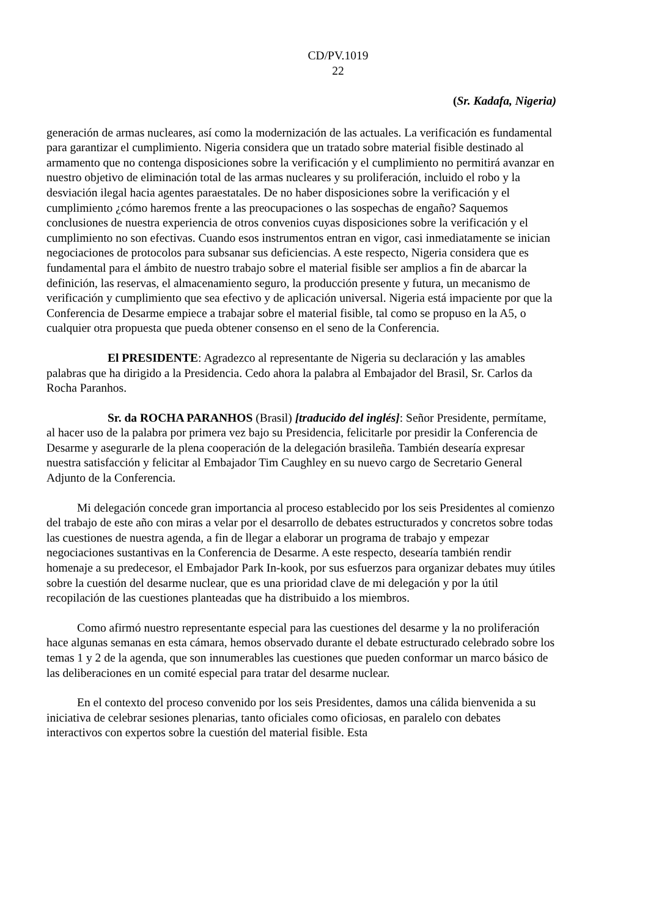CD/PV.1019
22
(Sr. Kadafa, Nigeria)
generación de armas nucleares, así como la modernización de las actuales. La verificación es fundamental para garantizar el cumplimiento. Nigeria considera que un tratado sobre material fisible destinado al armamento que no contenga disposiciones sobre la verificación y el cumplimiento no permitirá avanzar en nuestro objetivo de eliminación total de las armas nucleares y su proliferación, incluido el robo y la desviación ilegal hacia agentes paraestatales. De no haber disposiciones sobre la verificación y el cumplimiento ¿cómo haremos frente a las preocupaciones o las sospechas de engaño? Saquemos conclusiones de nuestra experiencia de otros convenios cuyas disposiciones sobre la verificación y el cumplimiento no son efectivas. Cuando esos instrumentos entran en vigor, casi inmediatamente se inician negociaciones de protocolos para subsanar sus deficiencias. A este respecto, Nigeria considera que es fundamental para el ámbito de nuestro trabajo sobre el material fisible ser amplios a fin de abarcar la definición, las reservas, el almacenamiento seguro, la producción presente y futura, un mecanismo de verificación y cumplimiento que sea efectivo y de aplicación universal. Nigeria está impaciente por que la Conferencia de Desarme empiece a trabajar sobre el material fisible, tal como se propuso en la A5, o cualquier otra propuesta que pueda obtener consenso en el seno de la Conferencia.
El PRESIDENTE: Agradezco al representante de Nigeria su declaración y las amables palabras que ha dirigido a la Presidencia. Cedo ahora la palabra al Embajador del Brasil, Sr. Carlos da Rocha Paranhos.
Sr. da ROCHA PARANHOS (Brasil) [traducido del inglés]: Señor Presidente, permítame, al hacer uso de la palabra por primera vez bajo su Presidencia, felicitarle por presidir la Conferencia de Desarme y asegurarle de la plena cooperación de la delegación brasileña. También desearía expresar nuestra satisfacción y felicitar al Embajador Tim Caughley en su nuevo cargo de Secretario General Adjunto de la Conferencia.
Mi delegación concede gran importancia al proceso establecido por los seis Presidentes al comienzo del trabajo de este año con miras a velar por el desarrollo de debates estructurados y concretos sobre todas las cuestiones de nuestra agenda, a fin de llegar a elaborar un programa de trabajo y empezar negociaciones sustantivas en la Conferencia de Desarme. A este respecto, desearía también rendir homenaje a su predecesor, el Embajador Park In-kook, por sus esfuerzos para organizar debates muy útiles sobre la cuestión del desarme nuclear, que es una prioridad clave de mi delegación y por la útil recopilación de las cuestiones planteadas que ha distribuido a los miembros.
Como afirmó nuestro representante especial para las cuestiones del desarme y la no proliferación hace algunas semanas en esta cámara, hemos observado durante el debate estructurado celebrado sobre los temas 1 y 2 de la agenda, que son innumerables las cuestiones que pueden conformar un marco básico de las deliberaciones en un comité especial para tratar del desarme nuclear.
En el contexto del proceso convenido por los seis Presidentes, damos una cálida bienvenida a su iniciativa de celebrar sesiones plenarias, tanto oficiales como oficiosas, en paralelo con debates interactivos con expertos sobre la cuestión del material fisible. Esta